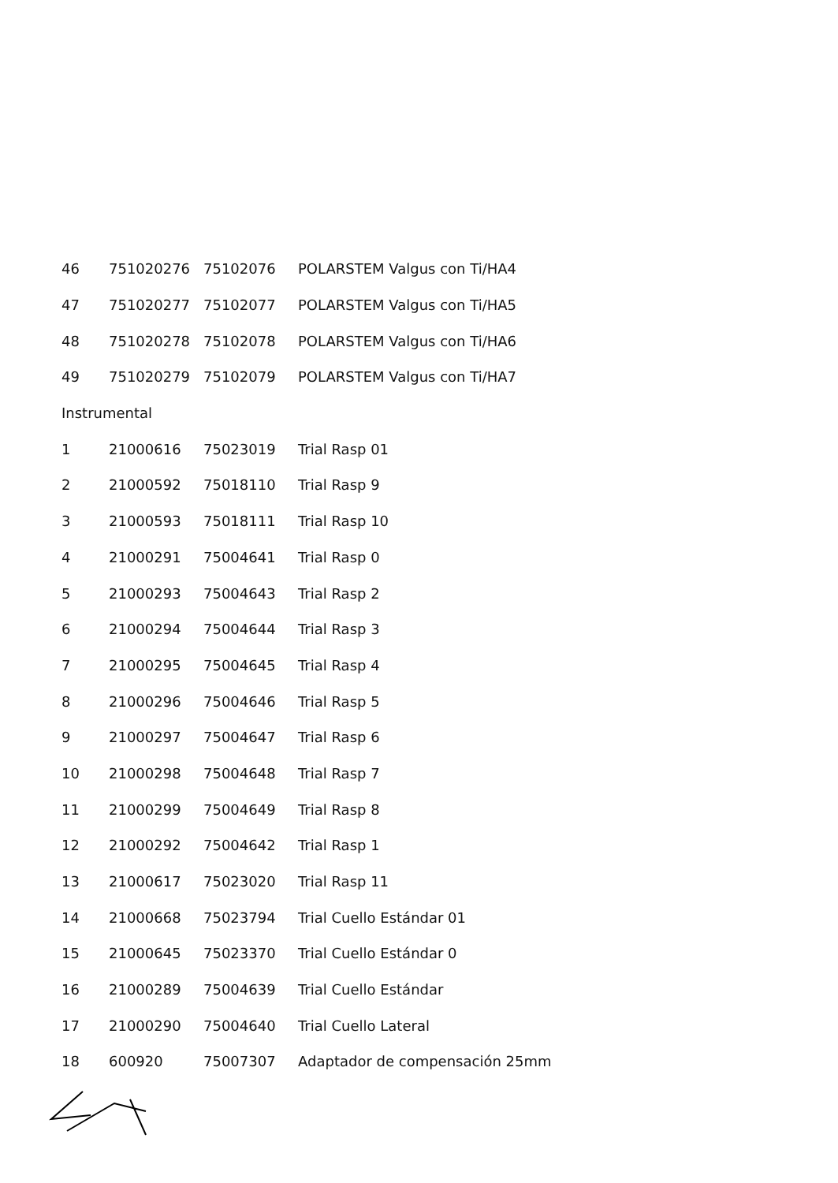| 46 | 751020276 | 75102076 | POLARSTEM Valgus con Ti/HA4 |
| 47 | 751020277 | 75102077 | POLARSTEM Valgus con Ti/HA5 |
| 48 | 751020278 | 75102078 | POLARSTEM Valgus con Ti/HA6 |
| 49 | 751020279 | 75102079 | POLARSTEM Valgus con Ti/HA7 |
| Instrumental | | | |
| 1 | 21000616 | 75023019 | Trial Rasp 01 |
| 2 | 21000592 | 75018110 | Trial Rasp 9 |
| 3 | 21000593 | 75018111 | Trial Rasp 10 |
| 4 | 21000291 | 75004641 | Trial Rasp 0 |
| 5 | 21000293 | 75004643 | Trial Rasp 2 |
| 6 | 21000294 | 75004644 | Trial Rasp 3 |
| 7 | 21000295 | 75004645 | Trial Rasp 4 |
| 8 | 21000296 | 75004646 | Trial Rasp 5 |
| 9 | 21000297 | 75004647 | Trial Rasp 6 |
| 10 | 21000298 | 75004648 | Trial Rasp 7 |
| 11 | 21000299 | 75004649 | Trial Rasp 8 |
| 12 | 21000292 | 75004642 | Trial Rasp 1 |
| 13 | 21000617 | 75023020 | Trial Rasp 11 |
| 14 | 21000668 | 75023794 | Trial Cuello Estándar 01 |
| 15 | 21000645 | 75023370 | Trial Cuello Estándar 0 |
| 16 | 21000289 | 75004639 | Trial Cuello Estándar |
| 17 | 21000290 | 75004640 | Trial Cuello Lateral |
| 18 | 600920 | 75007307 | Adaptador de compensación 25mm |